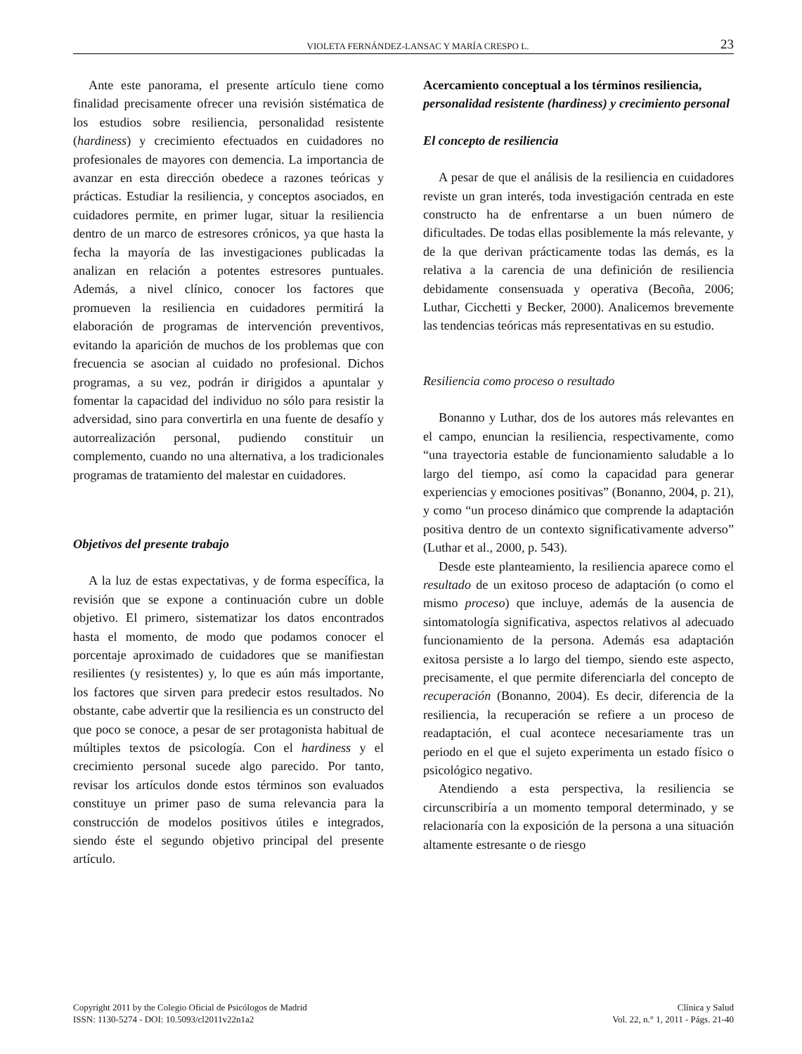VIOLETA FERNÁNDEZ-LANSAC Y MARÍA CRESPO L. 23
Ante este panorama, el presente artículo tiene como finalidad precisamente ofrecer una revisión sistématica de los estudios sobre resiliencia, personalidad resistente (hardiness) y crecimiento efectuados en cuidadores no profesionales de mayores con demencia. La importancia de avanzar en esta dirección obedece a razones teóricas y prácticas. Estudiar la resiliencia, y conceptos asociados, en cuidadores permite, en primer lugar, situar la resiliencia dentro de un marco de estresores crónicos, ya que hasta la fecha la mayoría de las investigaciones publicadas la analizan en relación a potentes estresores puntuales. Además, a nivel clínico, conocer los factores que promueven la resiliencia en cuidadores permitirá la elaboración de programas de intervención preventivos, evitando la aparición de muchos de los problemas que con frecuencia se asocian al cuidado no profesional. Dichos programas, a su vez, podrán ir dirigidos a apuntalar y fomentar la capacidad del individuo no sólo para resistir la adversidad, sino para convertirla en una fuente de desafío y autorrealización personal, pudiendo constituir un complemento, cuando no una alternativa, a los tradicionales programas de tratamiento del malestar en cuidadores.
Objetivos del presente trabajo
A la luz de estas expectativas, y de forma específica, la revisión que se expone a continuación cubre un doble objetivo. El primero, sistematizar los datos encontrados hasta el momento, de modo que podamos conocer el porcentaje aproximado de cuidadores que se manifiestan resilientes (y resistentes) y, lo que es aún más importante, los factores que sirven para predecir estos resultados. No obstante, cabe advertir que la resiliencia es un constructo del que poco se conoce, a pesar de ser protagonista habitual de múltiples textos de psicología. Con el hardiness y el crecimiento personal sucede algo parecido. Por tanto, revisar los artículos donde estos términos son evaluados constituye un primer paso de suma relevancia para la construcción de modelos positivos útiles e integrados, siendo éste el segundo objetivo principal del presente artículo.
Acercamiento conceptual a los términos resiliencia, personalidad resistente (hardiness) y crecimiento personal
El concepto de resiliencia
A pesar de que el análisis de la resiliencia en cuidadores reviste un gran interés, toda investigación centrada en este constructo ha de enfrentarse a un buen número de dificultades. De todas ellas posiblemente la más relevante, y de la que derivan prácticamente todas las demás, es la relativa a la carencia de una definición de resiliencia debidamente consensuada y operativa (Becoña, 2006; Luthar, Cicchetti y Becker, 2000). Analicemos brevemente las tendencias teóricas más representativas en su estudio.
Resiliencia como proceso o resultado
Bonanno y Luthar, dos de los autores más relevantes en el campo, enuncian la resiliencia, respectivamente, como “una trayectoria estable de funcionamiento saludable a lo largo del tiempo, así como la capacidad para generar experiencias y emociones positivas” (Bonanno, 2004, p. 21), y como “un proceso dinámico que comprende la adaptación positiva dentro de un contexto significativamente adverso” (Luthar et al., 2000, p. 543).
Desde este planteamiento, la resiliencia aparece como el resultado de un exitoso proceso de adaptación (o como el mismo proceso) que incluye, además de la ausencia de sintomatología significativa, aspectos relativos al adecuado funcionamiento de la persona. Además esa adaptación exitosa persiste a lo largo del tiempo, siendo este aspecto, precisamente, el que permite diferenciarla del concepto de recuperación (Bonanno, 2004). Es decir, diferencia de la resiliencia, la recuperación se refiere a un proceso de readaptación, el cual acontece necesariamente tras un periodo en el que el sujeto experimenta un estado físico o psicológico negativo.
Atendiendo a esta perspectiva, la resiliencia se circunscribiría a un momento temporal determinado, y se relacionaría con la exposición de la persona a una situación altamente estresante o de riesgo
Copyright 2011 by the Colegio Oficial de Psicólogos de Madrid
ISSN: 1130-5274 - DOI: 10.5093/cl2011v22n1a2
Clínica y Salud
Vol. 22, n.° 1, 2011 - Págs. 21-40